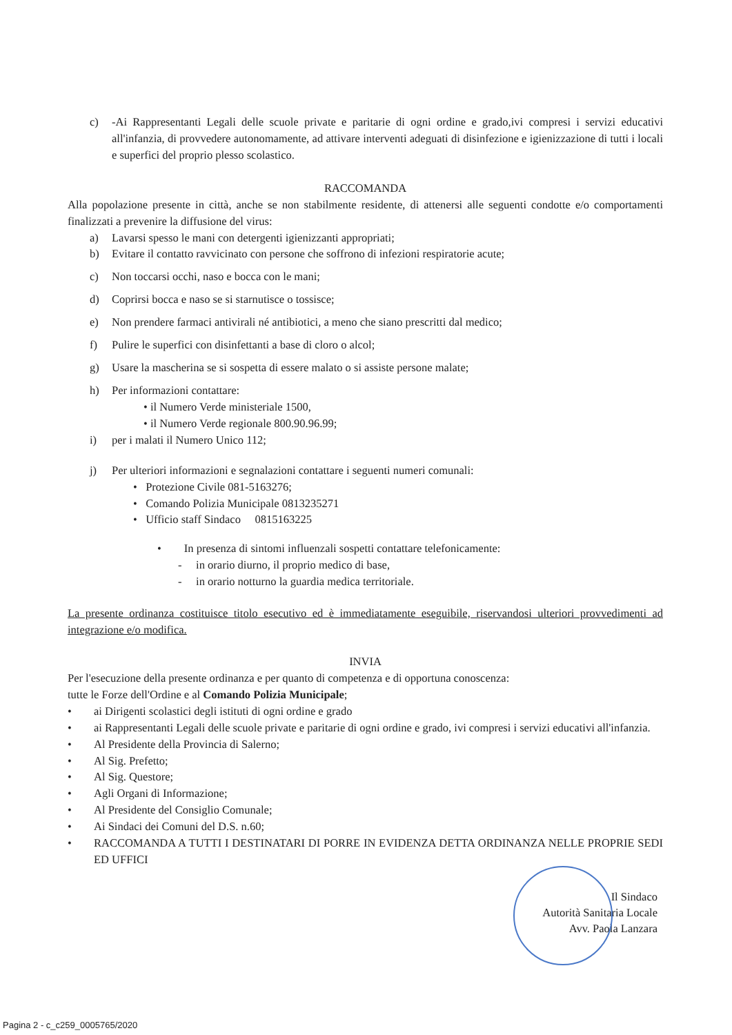c) -Ai Rappresentanti Legali delle scuole private e paritarie di ogni ordine e grado,ivi compresi i servizi educativi all'infanzia, di provvedere autonomamente, ad attivare interventi adeguati di disinfezione e igienizzazione di tutti i locali e superfici del proprio plesso scolastico.
RACCOMANDA
Alla popolazione presente in città, anche se non stabilmente residente, di attenersi alle seguenti condotte e/o comportamenti finalizzati a prevenire la diffusione del virus:
a) Lavarsi spesso le mani con detergenti igienizzanti appropriati;
b) Evitare il contatto ravvicinato con persone che soffrono di infezioni respiratorie acute;
c) Non toccarsi occhi, naso e bocca con le mani;
d) Coprirsi bocca e naso se si starnutisce o tossisce;
e) Non prendere farmaci antivirali né antibiotici, a meno che siano prescritti dal medico;
f) Pulire le superfici con disinfettanti a base di cloro o alcol;
g) Usare la mascherina se si sospetta di essere malato o si assiste persone malate;
h) Per informazioni contattare:
• il Numero Verde ministeriale 1500,
• il Numero Verde regionale 800.90.96.99;
i) per i malati il Numero Unico 112;
j) Per ulteriori informazioni e segnalazioni contattare i seguenti numeri comunali:
• Protezione Civile 081-5163276;
• Comando Polizia Municipale 0813235271
• Ufficio staff Sindaco 0815163225
• In presenza di sintomi influenzali sospetti contattare telefonicamente:
- in orario diurno, il proprio medico di base,
- in orario notturno la guardia medica territoriale.
La presente ordinanza costituisce titolo esecutivo ed è immediatamente eseguibile, riservandosi ulteriori provvedimenti ad integrazione e/o modifica.
INVIA
Per l'esecuzione della presente ordinanza e per quanto di competenza e di opportuna conoscenza:
tutte le Forze dell'Ordine e al Comando Polizia Municipale;
• ai Dirigenti scolastici degli istituti di ogni ordine e grado
• ai Rappresentanti Legali delle scuole private e paritarie di ogni ordine e grado, ivi compresi i servizi educativi all'infanzia.
• Al Presidente della Provincia di Salerno;
• Al Sig. Prefetto;
• Al Sig. Questore;
• Agli Organi di Informazione;
• Al Presidente del Consiglio Comunale;
• Ai Sindaci dei Comuni del D.S. n.60;
• RACCOMANDA A TUTTI I DESTINATARI DI PORRE IN EVIDENZA DETTA ORDINANZA NELLE PROPRIE SEDI ED UFFICI
Il Sindaco
Autorità Sanitaria Locale
Avv. Paola Lanzara
Pagina 2 - c_c259_0005765/2020